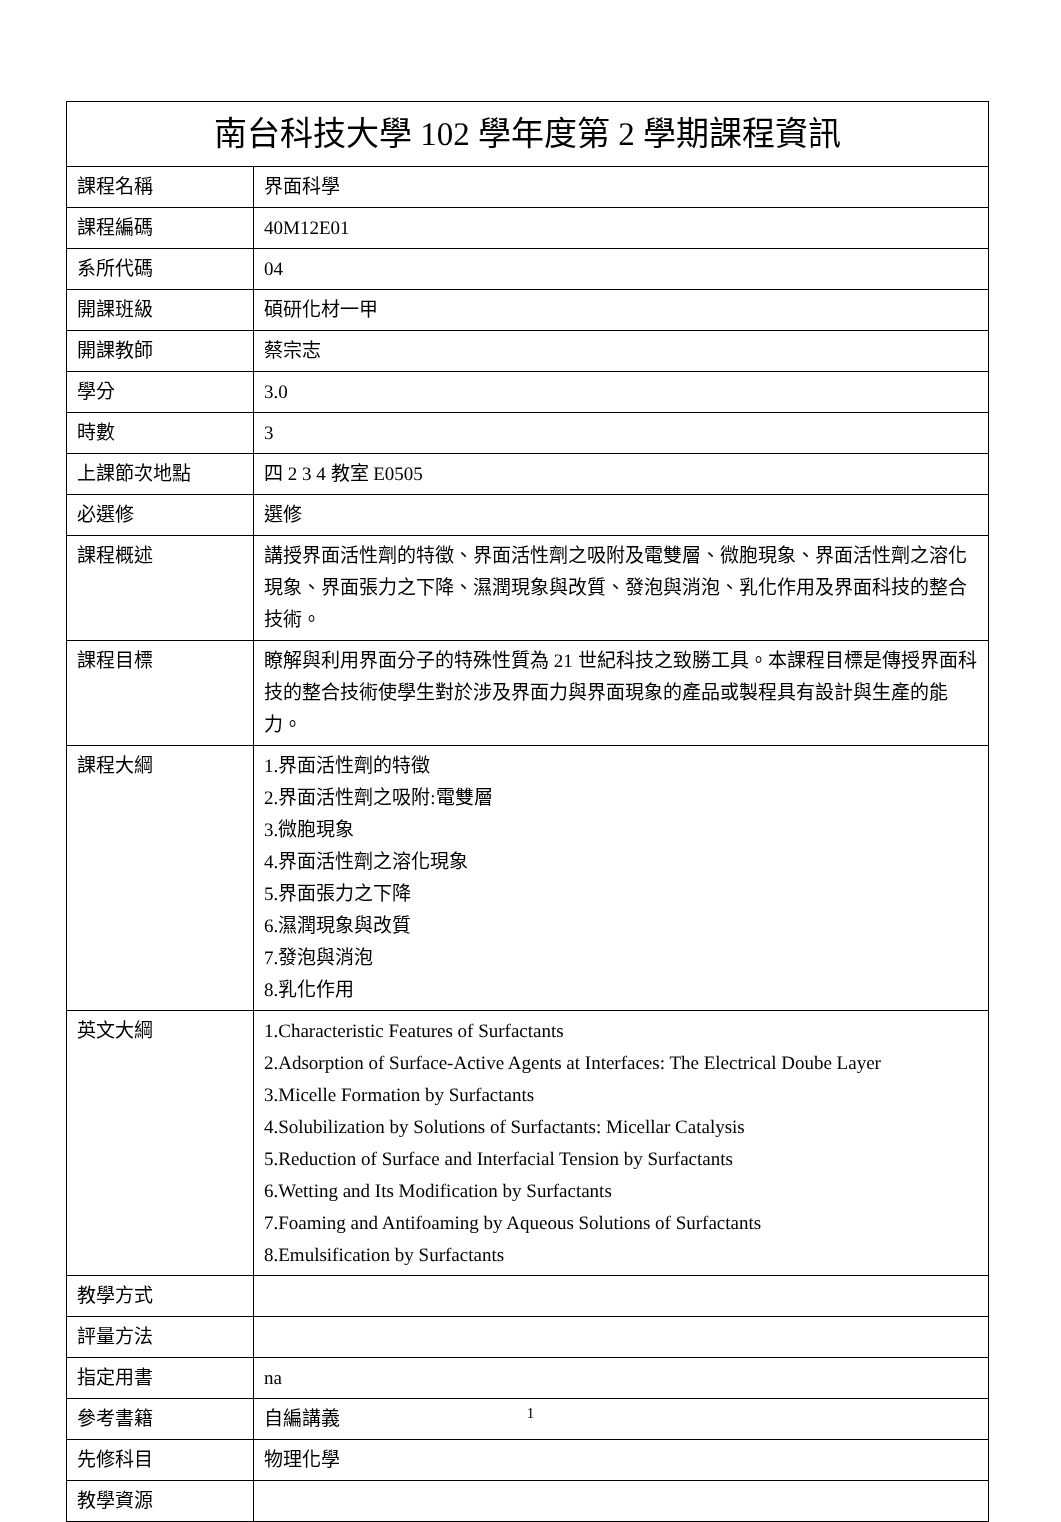| 南台科技大學 102 學年度第 2 學期課程資訊 | |
| --- | --- |
| 課程名稱 | 界面科學 |
| 課程編碼 | 40M12E01 |
| 系所代碼 | 04 |
| 開課班級 | 碩研化材一甲 |
| 開課教師 | 蔡宗志 |
| 學分 | 3.0 |
| 時數 | 3 |
| 上課節次地點 | 四 2 3 4 教室 E0505 |
| 必選修 | 選修 |
| 課程概述 | 講授界面活性劑的特徵、界面活性劑之吸附及電雙層、微胞現象、界面活性劑之溶化現象、界面張力之下降、濕潤現象與改質、發泡與消泡、乳化作用及界面科技的整合技術。 |
| 課程目標 | 瞭解與利用界面分子的特殊性質為 21 世紀科技之致勝工具。本課程目標是傳授界面科技的整合技術使學生對於涉及界面力與界面現象的產品或製程具有設計與生產的能力。 |
| 課程大綱 | 1.界面活性劑的特徵 2.界面活性劑之吸附:電雙層 3.微胞現象 4.界面活性劑之溶化現象 5.界面張力之下降 6.濕潤現象與改質 7.發泡與消泡 8.乳化作用 |
| 英文大綱 | 1.Characteristic Features of Surfactants 2.Adsorption of Surface-Active Agents at Interfaces: The Electrical Doube Layer 3.Micelle Formation by Surfactants 4.Solubilization by Solutions of Surfactants: Micellar Catalysis 5.Reduction of Surface and Interfacial Tension by Surfactants 6.Wetting and Its Modification by Surfactants 7.Foaming and Antifoaming by Aqueous Solutions of Surfactants 8.Emulsification by Surfactants |
| 教學方式 | |
| 評量方法 | |
| 指定用書 | na |
| 參考書籍 | 自編講義 |
| 先修科目 | 物理化學 |
| 教學資源 | |
1